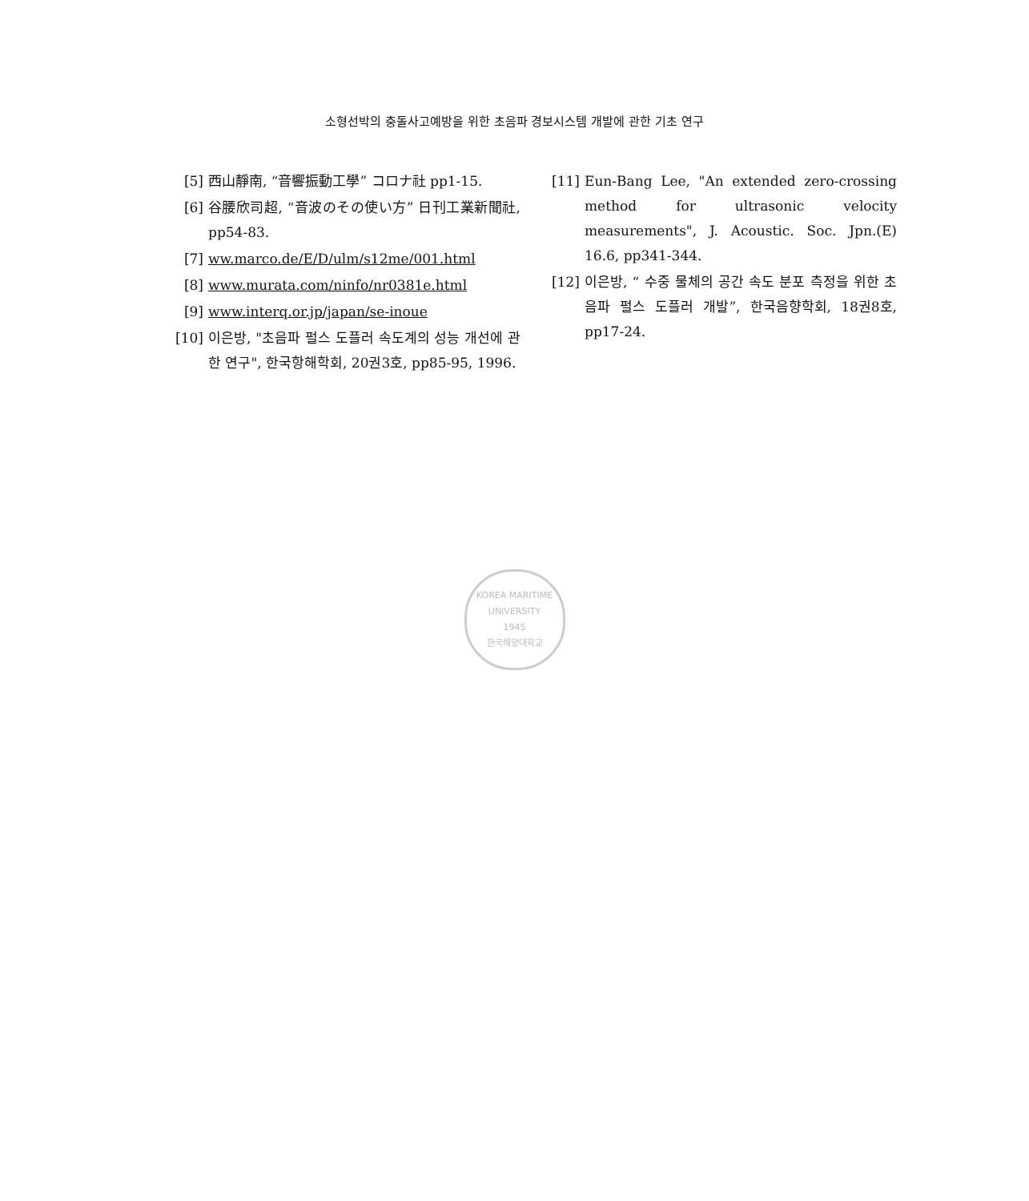소형선박의 충돌사고예방을 위한 초음파 경보시스템 개발에 관한 기초 연구
[5] 西山靜南, “音響振動工學” コロナ社 pp1-15.
[6] 谷腰欣司超, “音波のその使い方” 日刊工業新聞社, pp54-83.
[7] ww.marco.de/E/D/ulm/s12me/001.html
[8] www.murata.com/ninfo/nr0381e.html
[9] www.interq.or.jp/japan/se-inoue
[10] 이은방, "초음파 펄스 도플러 속도계의 성능 개선에 관한 연구", 한국항해학회, 20권3호, pp85-95, 1996.
[11] Eun-Bang Lee, "An extended zero-crossing method for ultrasonic velocity measurements", J. Acoustic. Soc. Jpn.(E) 16.6, pp341-344.
[12] 이은방, “ 수중 물체의 공간 속도 분포 측정을 위한 초음파 펄스 도플러 개발”, 한국음향학회, 18권8호, pp17-24.
KOREA MARITIME UNIVERSITY
1945
한국해양대학교